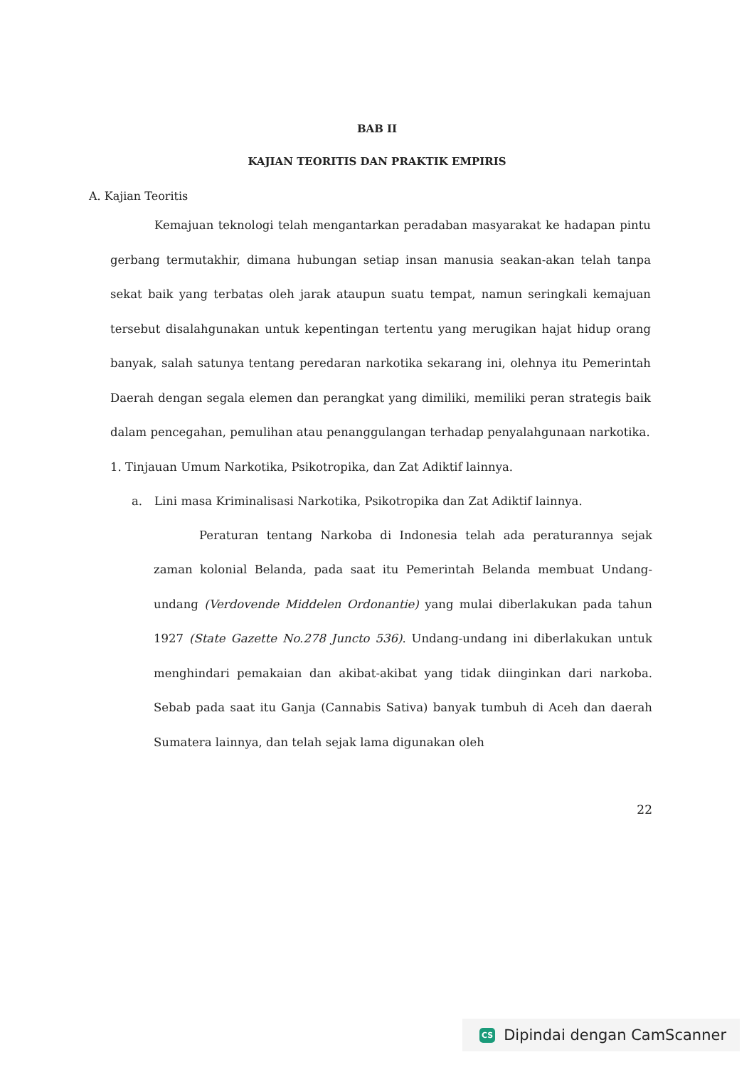BAB II
KAJIAN TEORITIS DAN PRAKTIK EMPIRIS
A. Kajian Teoritis
Kemajuan teknologi telah mengantarkan peradaban masyarakat ke hadapan pintu gerbang termutakhir, dimana hubungan setiap insan manusia seakan-akan telah tanpa sekat baik yang terbatas oleh jarak ataupun suatu tempat, namun seringkali kemajuan tersebut disalahgunakan untuk kepentingan tertentu yang merugikan hajat hidup orang banyak, salah satunya tentang peredaran narkotika sekarang ini, olehnya itu Pemerintah Daerah dengan segala elemen dan perangkat yang dimiliki, memiliki peran strategis baik dalam pencegahan, pemulihan atau penanggulangan terhadap penyalahgunaan narkotika.
1. Tinjauan Umum Narkotika, Psikotropika, dan Zat Adiktif lainnya.
a. Lini masa Kriminalisasi Narkotika, Psikotropika dan Zat Adiktif lainnya.
Peraturan tentang Narkoba di Indonesia telah ada peraturannya sejak zaman kolonial Belanda, pada saat itu Pemerintah Belanda membuat Undang-undang (Verdovende Middelen Ordonantie) yang mulai diberlakukan pada tahun 1927 (State Gazette No.278 Juncto 536). Undang-undang ini diberlakukan untuk menghindari pemakaian dan akibat-akibat yang tidak diinginkan dari narkoba. Sebab pada saat itu Ganja (Cannabis Sativa) banyak tumbuh di Aceh dan daerah Sumatera lainnya, dan telah sejak lama digunakan oleh
22
CS Dipindai dengan CamScanner